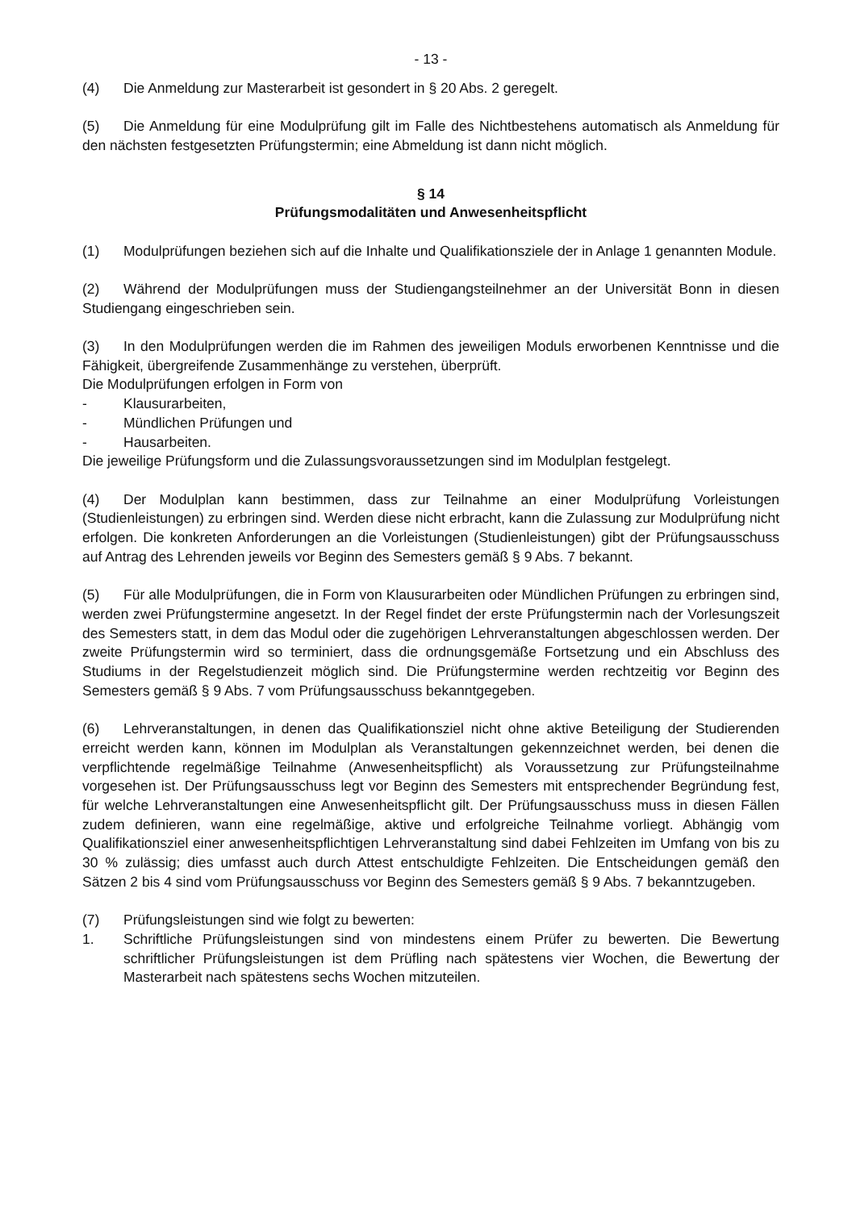- 13 -
(4) Die Anmeldung zur Masterarbeit ist gesondert in § 20 Abs. 2 geregelt.
(5) Die Anmeldung für eine Modulprüfung gilt im Falle des Nichtbestehens automatisch als Anmeldung für den nächsten festgesetzten Prüfungstermin; eine Abmeldung ist dann nicht möglich.
§ 14
Prüfungsmodalitäten und Anwesenheitspflicht
(1) Modulprüfungen beziehen sich auf die Inhalte und Qualifikationsziele der in Anlage 1 genannten Module.
(2) Während der Modulprüfungen muss der Studiengangsteilnehmer an der Universität Bonn in diesen Studiengang eingeschrieben sein.
(3) In den Modulprüfungen werden die im Rahmen des jeweiligen Moduls erworbenen Kenntnisse und die Fähigkeit, übergreifende Zusammenhänge zu verstehen, überprüft.
Die Modulprüfungen erfolgen in Form von
- Klausurarbeiten,
- Mündlichen Prüfungen und
- Hausarbeiten.
Die jeweilige Prüfungsform und die Zulassungsvoraussetzungen sind im Modulplan festgelegt.
(4) Der Modulplan kann bestimmen, dass zur Teilnahme an einer Modulprüfung Vorleistungen (Studienleistungen) zu erbringen sind. Werden diese nicht erbracht, kann die Zulassung zur Modulprüfung nicht erfolgen. Die konkreten Anforderungen an die Vorleistungen (Studienleistungen) gibt der Prüfungsausschuss auf Antrag des Lehrenden jeweils vor Beginn des Semesters gemäß § 9 Abs. 7 bekannt.
(5) Für alle Modulprüfungen, die in Form von Klausurarbeiten oder Mündlichen Prüfungen zu erbringen sind, werden zwei Prüfungstermine angesetzt. In der Regel findet der erste Prüfungstermin nach der Vorlesungszeit des Semesters statt, in dem das Modul oder die zugehörigen Lehrveranstaltungen abgeschlossen werden. Der zweite Prüfungstermin wird so terminiert, dass die ordnungsgemäße Fortsetzung und ein Abschluss des Studiums in der Regelstudienzeit möglich sind. Die Prüfungstermine werden rechtzeitig vor Beginn des Semesters gemäß § 9 Abs. 7 vom Prüfungsausschuss bekanntgegeben.
(6) Lehrveranstaltungen, in denen das Qualifikationsziel nicht ohne aktive Beteiligung der Studierenden erreicht werden kann, können im Modulplan als Veranstaltungen gekenn­zeichnet werden, bei denen die verpflichtende regelmäßige Teilnahme (Anwesenheitspflicht) als Voraussetzung zur Prüfungsteilnahme vorgesehen ist. Der Prüfungsausschuss legt vor Beginn des Semesters mit entsprechender Begründung fest, für welche Lehrveran­staltungen eine Anwesenheitspflicht gilt. Der Prüfungsausschuss muss in diesen Fällen zudem definieren, wann eine regelmäßige, aktive und erfolgreiche Teilnahme vorliegt. Abhängig vom Qualifikationsziel einer anwesenheitspflichtigen Lehrveranstaltung sind dabei Fehlzeiten im Umfang von bis zu 30 % zulässig; dies umfasst auch durch Attest entschuldigte Fehlzeiten. Die Entscheidungen gemäß den Sätzen 2 bis 4 sind vom Prüfungsausschuss vor Beginn des Semesters gemäß § 9 Abs. 7 bekanntzugeben.
(7) Prüfungsleistungen sind wie folgt zu bewerten:
1. Schriftliche Prüfungsleistungen sind von mindestens einem Prüfer zu bewerten. Die Bewertung schriftlicher Prüfungsleistungen ist dem Prüfling nach spätestens vier Wochen, die Bewertung der Masterarbeit nach spätestens sechs Wochen mitzuteilen.